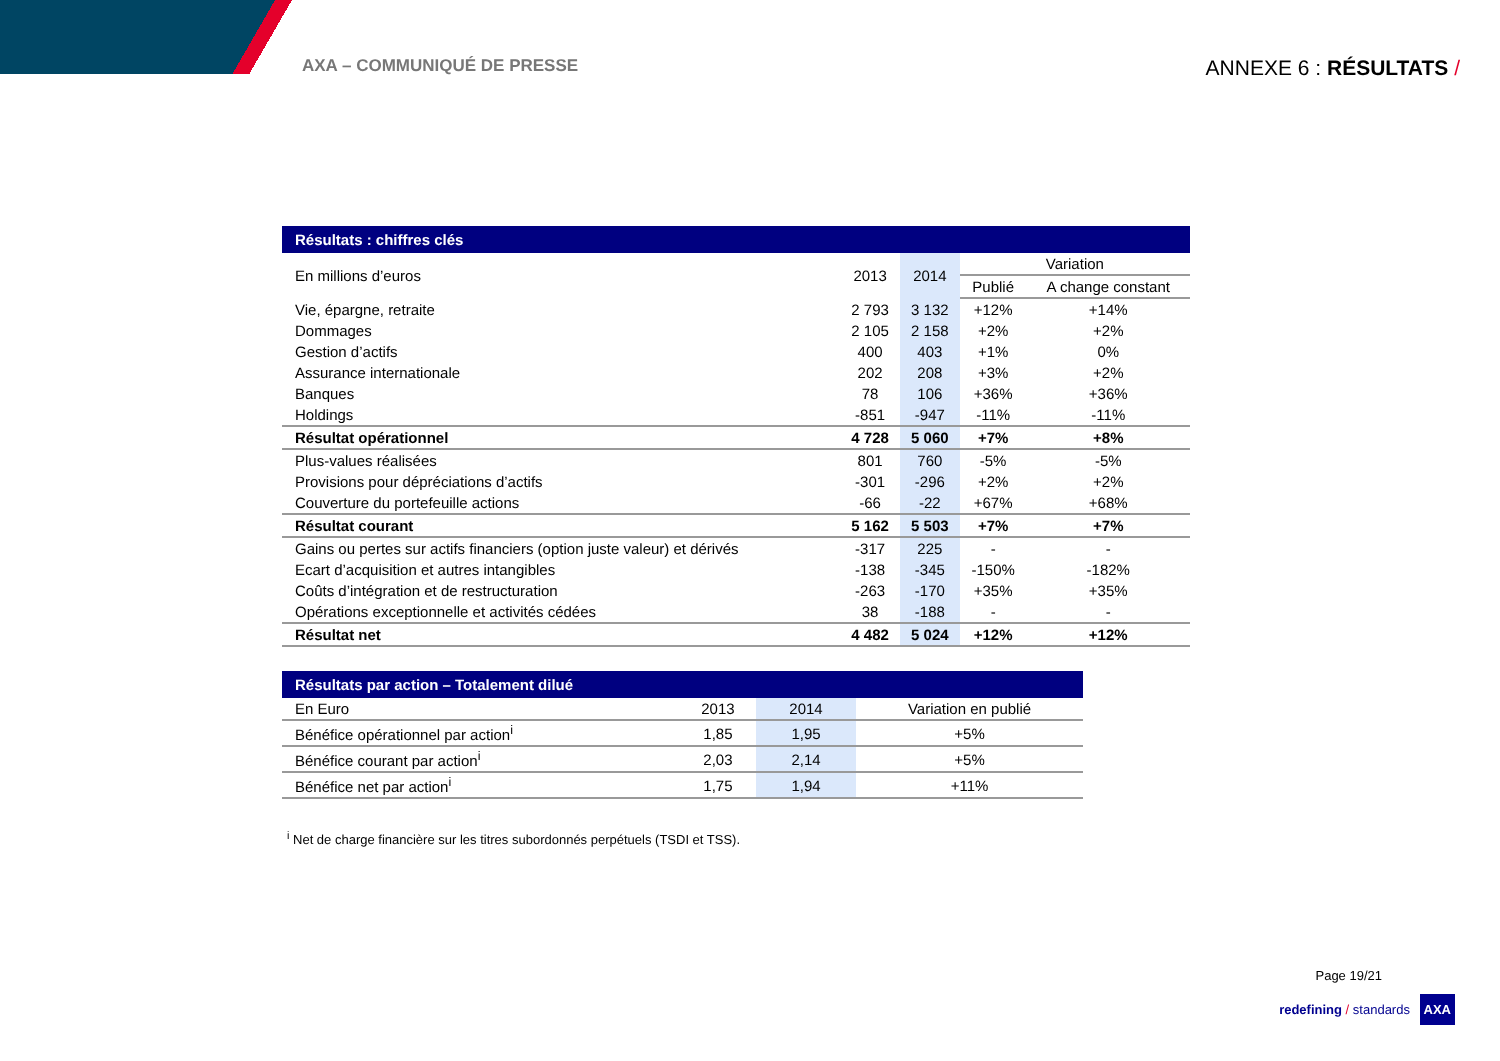AXA – COMMUNIQUÉ DE PRESSE
ANNEXE 6 : RÉSULTATS /
| Résultats : chiffres clés | | | | |
| --- | --- | --- | --- | --- |
| En millions d’euros | 2013 | 2014 | Variation | |
| | | | Publié | A change constant |
| Vie, épargne, retraite | 2 793 | 3 132 | +12% | +14% |
| Dommages | 2 105 | 2 158 | +2% | +2% |
| Gestion d’actifs | 400 | 403 | +1% | 0% |
| Assurance internationale | 202 | 208 | +3% | +2% |
| Banques | 78 | 106 | +36% | +36% |
| Holdings | -851 | -947 | -11% | -11% |
| Résultat opérationnel | 4 728 | 5 060 | +7% | +8% |
| Plus-values réalisées | 801 | 760 | -5% | -5% |
| Provisions pour dépréciations d’actifs | -301 | -296 | +2% | +2% |
| Couverture du portefeuille actions | -66 | -22 | +67% | +68% |
| Résultat courant | 5 162 | 5 503 | +7% | +7% |
| Gains ou pertes sur actifs financiers (option juste valeur) et dérivés | -317 | 225 | - | - |
| Ecart d’acquisition et autres intangibles | -138 | -345 | -150% | -182% |
| Coûts d’intégration et de restructuration | -263 | -170 | +35% | +35% |
| Opérations exceptionnelle et activités cédées | 38 | -188 | - | - |
| Résultat net | 4 482 | 5 024 | +12% | +12% |
| Résultats par action – Totalement dilué | | | |
| --- | --- | --- | --- |
| En Euro | 2013 | 2014 | Variation en publié |
| Bénéfice opérationnel par action<sup>i</sup> | 1,85 | 1,95 | +5% |
| Bénéfice courant par action<sup>i</sup> | 2,03 | 2,14 | +5% |
| Bénéfice net par action<sup>i</sup> | 1,75 | 1,94 | +11% |
<sup>i</sup> Net de charge financière sur les titres subordonnés perpétuels (TSDI et TSS).
Page 19/21
redefining / standards AXA